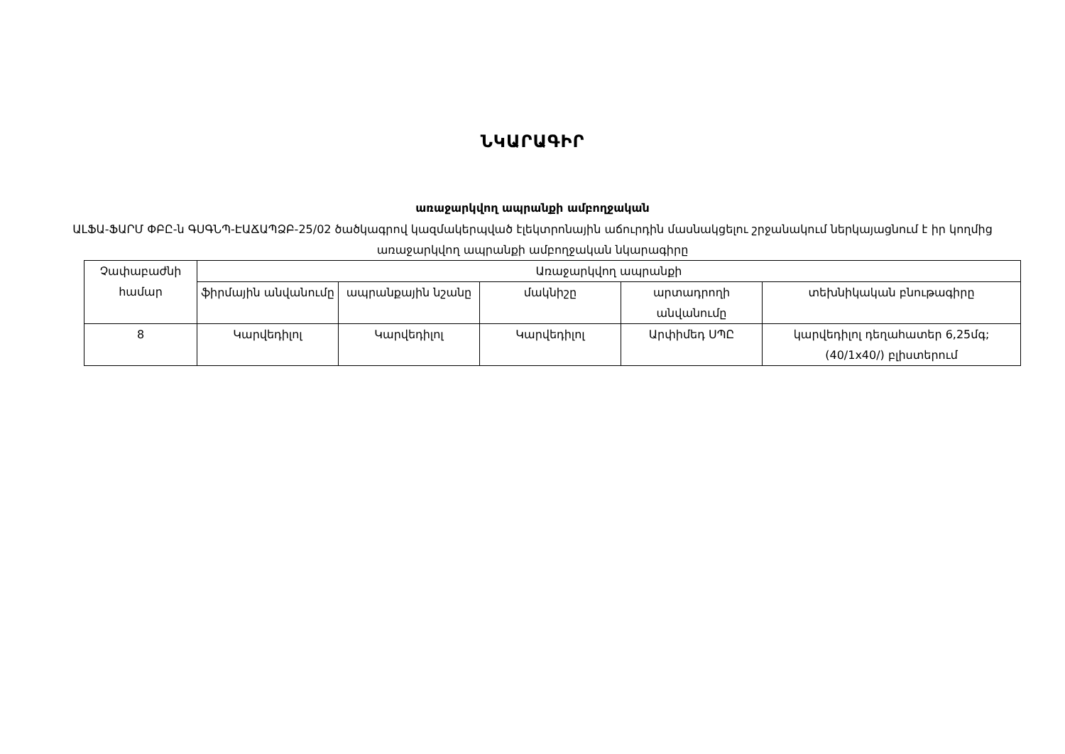ՆԿԱՐԱԳԻՐ
առաջարկվող ապրանքի ամբողջական
ԱԼՖԱ-ՖԱՐՄ ՓԲԸ-ն ԳՍԳՆՊ-ԷԱՃԱՊՁԲ-25/02 ծածկագրով կազմակերպված էլեկտրոնային աճուրդին մասնակցելու շրջանակում ներկայացնում է իր կողմից առաջարկվող ապրանքի ամբողջական նկարագիրը
| Չափաբաժնի համար | Առաջարկվող ապրանքի | | | | |
| --- | --- | --- | --- | --- | --- |
| | ֆիրմային անվանումը | ապրանքային նշանը | մակնիշը | արտադրողի անվանումը | տեխնիկական բնութագիրը |
| 8 | Կարվեդիլոլ | Կարվեդիլոլ | Կարվեդիլոլ | Արփիմեդ ՍՊԸ | կարվեդիլոլ դեղահատեր 6,25մգ; (40/1x40/) բլիստերում |